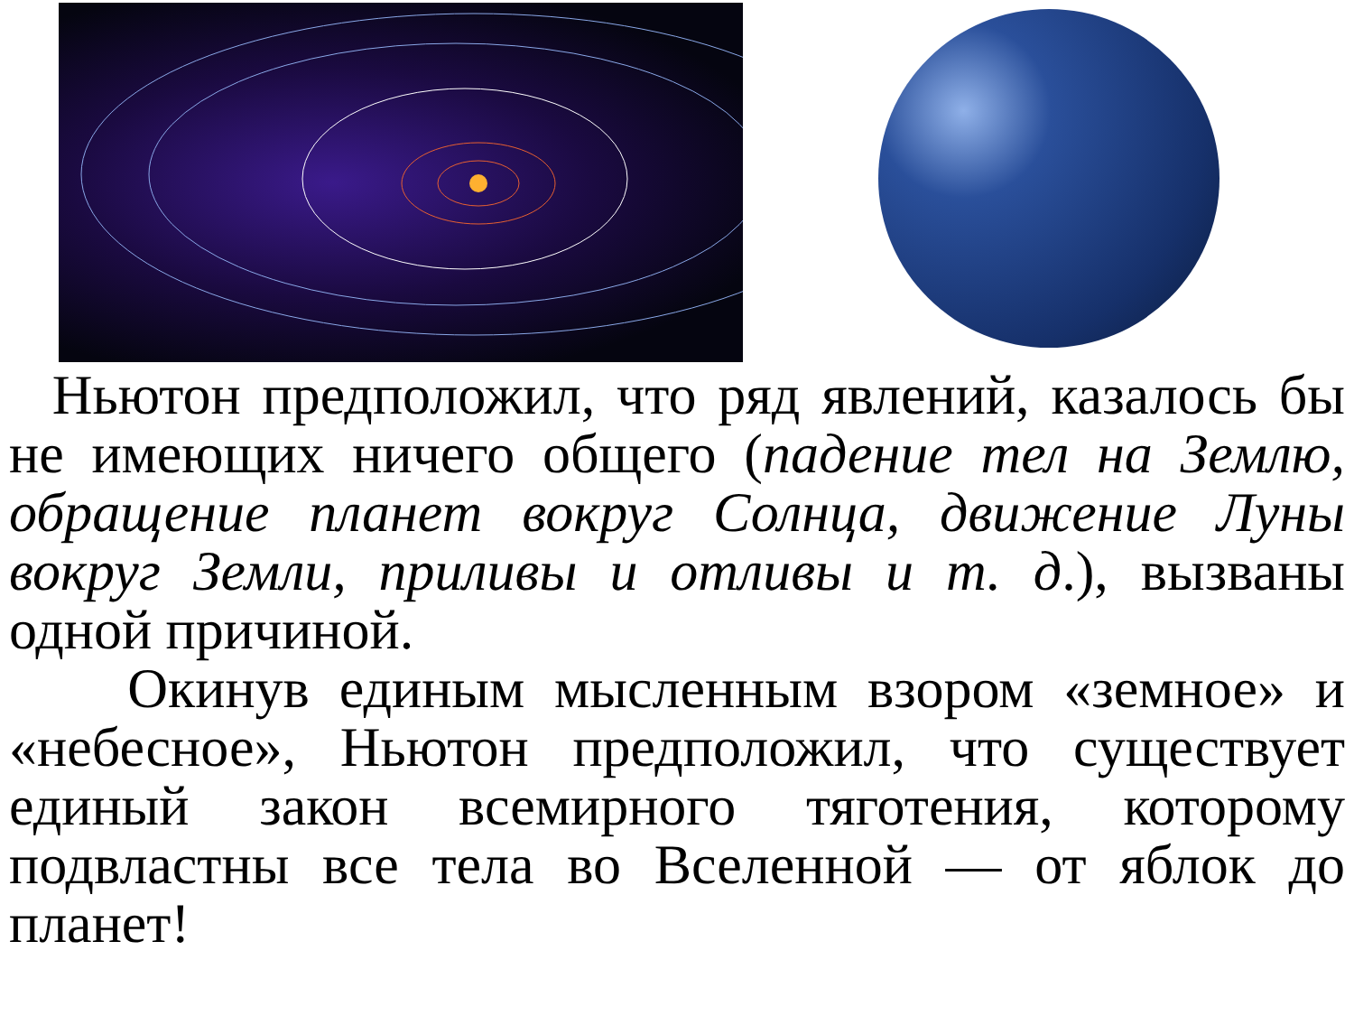Ньютон предположил, что ряд явлений, казалось бы не имеющих ничего общего (падение тел на Землю, обращение планет вокруг Солнца, движение Луны вокруг Земли, приливы и отливы и т. д.), вызваны одной причиной.
Окинув единым мысленным взором «земное» и «небесное», Ньютон предположил, что существует единый закон всемирного тяготения, которому подвластны все тела во Вселенной — от яблок до планет!